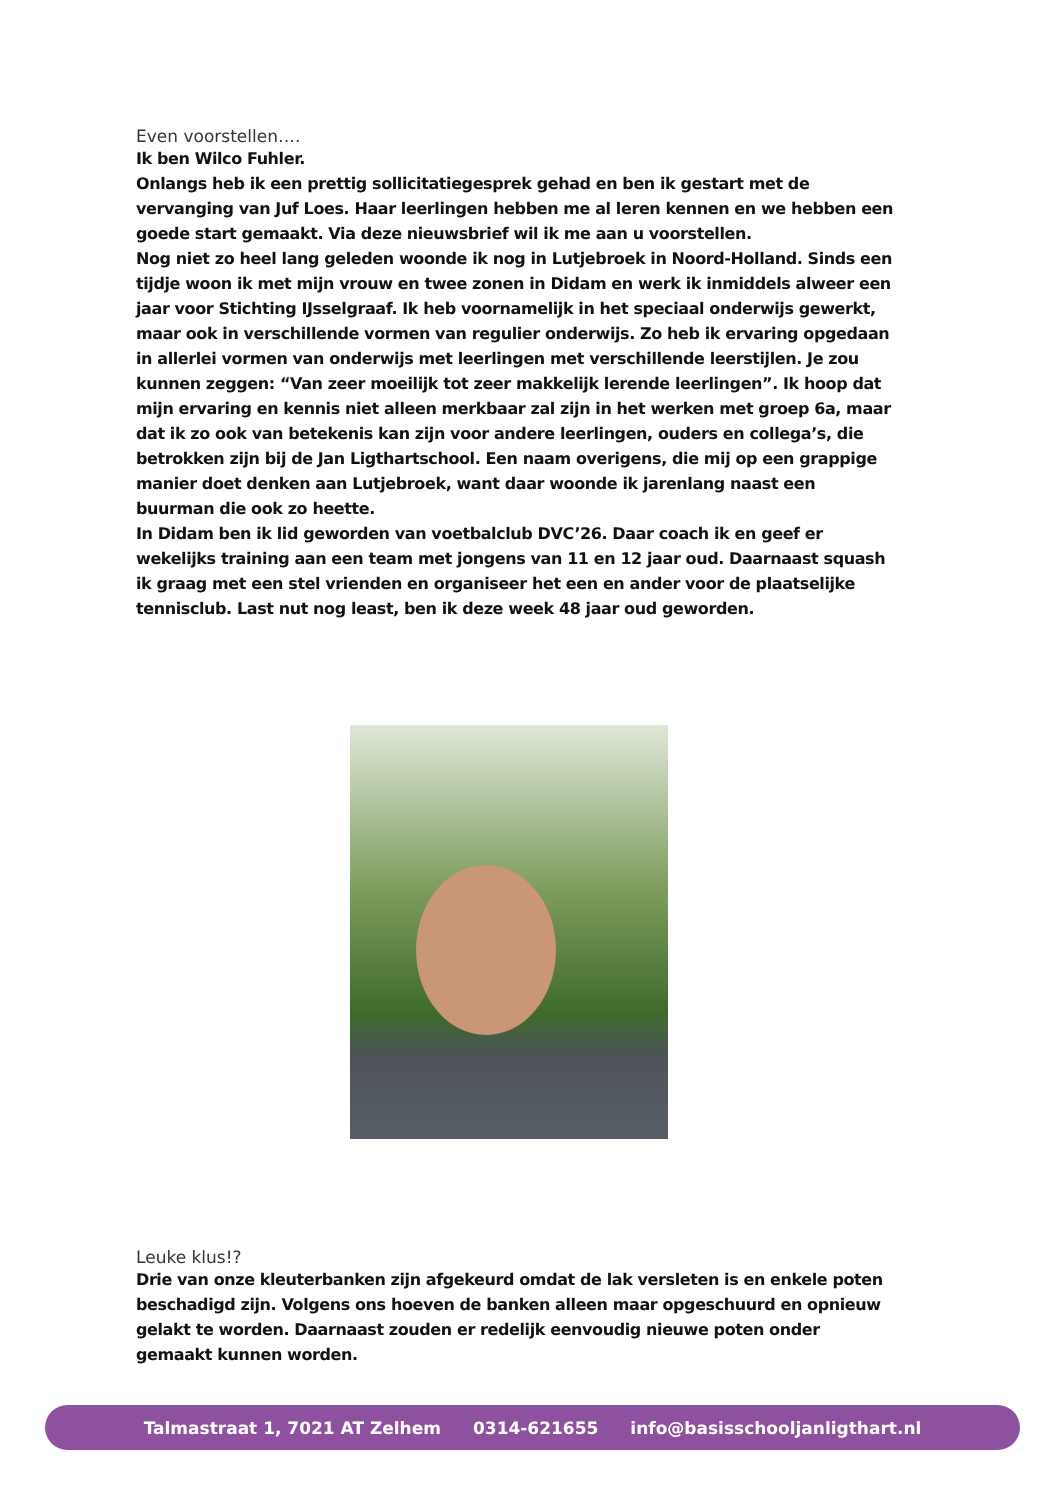Even voorstellen….
Ik ben Wilco Fuhler.
Onlangs heb ik een prettig sollicitatiegesprek gehad en ben ik gestart met de vervanging van Juf Loes. Haar leerlingen hebben me al leren kennen en we hebben een goede start gemaakt. Via deze nieuwsbrief wil ik me aan u voorstellen.
Nog niet zo heel lang geleden woonde ik nog in Lutjebroek in Noord-Holland. Sinds een tijdje woon ik met mijn vrouw en twee zonen in Didam en werk ik inmiddels alweer een jaar voor Stichting IJsselgraaf. Ik heb voornamelijk in het speciaal onderwijs gewerkt, maar ook in verschillende vormen van regulier onderwijs. Zo heb ik ervaring opgedaan in allerlei vormen van onderwijs met leerlingen met verschillende leerstijlen. Je zou kunnen zeggen: “Van zeer moeilijk tot zeer makkelijk lerende leerlingen”. Ik hoop dat mijn ervaring en kennis niet alleen merkbaar zal zijn in het werken met groep 6a, maar dat ik zo ook van betekenis kan zijn voor andere leerlingen, ouders en collega’s, die betrokken zijn bij de Jan Ligthartschool. Een naam overigens, die mij op een grappige manier doet denken aan Lutjebroek, want daar woonde ik jarenlang naast een buurman die ook zo heette.
In Didam ben ik lid geworden van voetbalclub DVC’26. Daar coach ik en geef er wekelijks training aan een team met jongens van 11 en 12 jaar oud. Daarnaast squash ik graag met een stel vrienden en organiseer het een en ander voor de plaatselijke tennisclub. Last nut nog least, ben ik deze week 48 jaar oud geworden.
Leuke klus!?
Drie van onze kleuterbanken zijn afgekeurd omdat de lak versleten is en enkele poten beschadigd zijn. Volgens ons hoeven de banken alleen maar opgeschuurd en opnieuw gelakt te worden. Daarnaast zouden er redelijk eenvoudig nieuwe poten onder gemaakt kunnen worden.
Talmastraat 1, 7021 AT Zelhem 0314-621655 info@basisschooljanligthart.nl